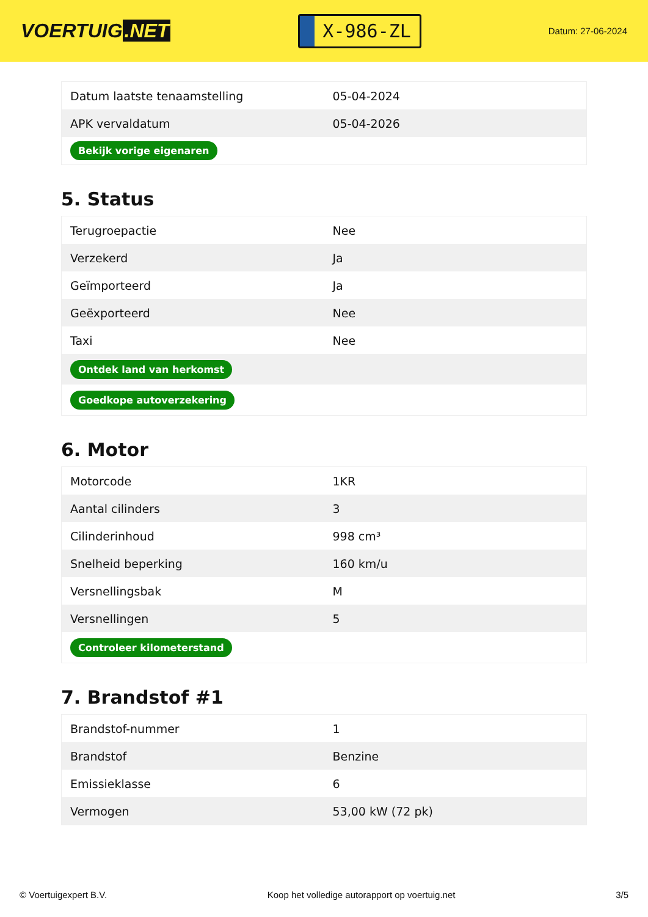VOERTUIG.NET
X-986-ZL
Datum: 27-06-2024
| Datum laatste tenaamstelling | 05-04-2024 |
| APK vervaldatum | 05-04-2026 |
| Bekijk vorige eigenaren | |
5. Status
| Terugroepactie | Nee |
| Verzekerd | Ja |
| Geïmporteerd | Ja |
| Geëxporteerd | Nee |
| Taxi | Nee |
| Ontdek land van herkomst | |
| Goedkope autoverzekering | |
6. Motor
| Motorcode | 1KR |
| Aantal cilinders | 3 |
| Cilinderinhoud | 998 cm³ |
| Snelheid beperking | 160 km/u |
| Versnellingsbak | M |
| Versnellingen | 5 |
| Controleer kilometerstand | |
7. Brandstof #1
| Brandstof-nummer | 1 |
| Brandstof | Benzine |
| Emissieklasse | 6 |
| Vermogen | 53,00 kW (72 pk) |
© Voertuigexpert B.V. Koop het volledige autorapport op voertuig.net 3/5